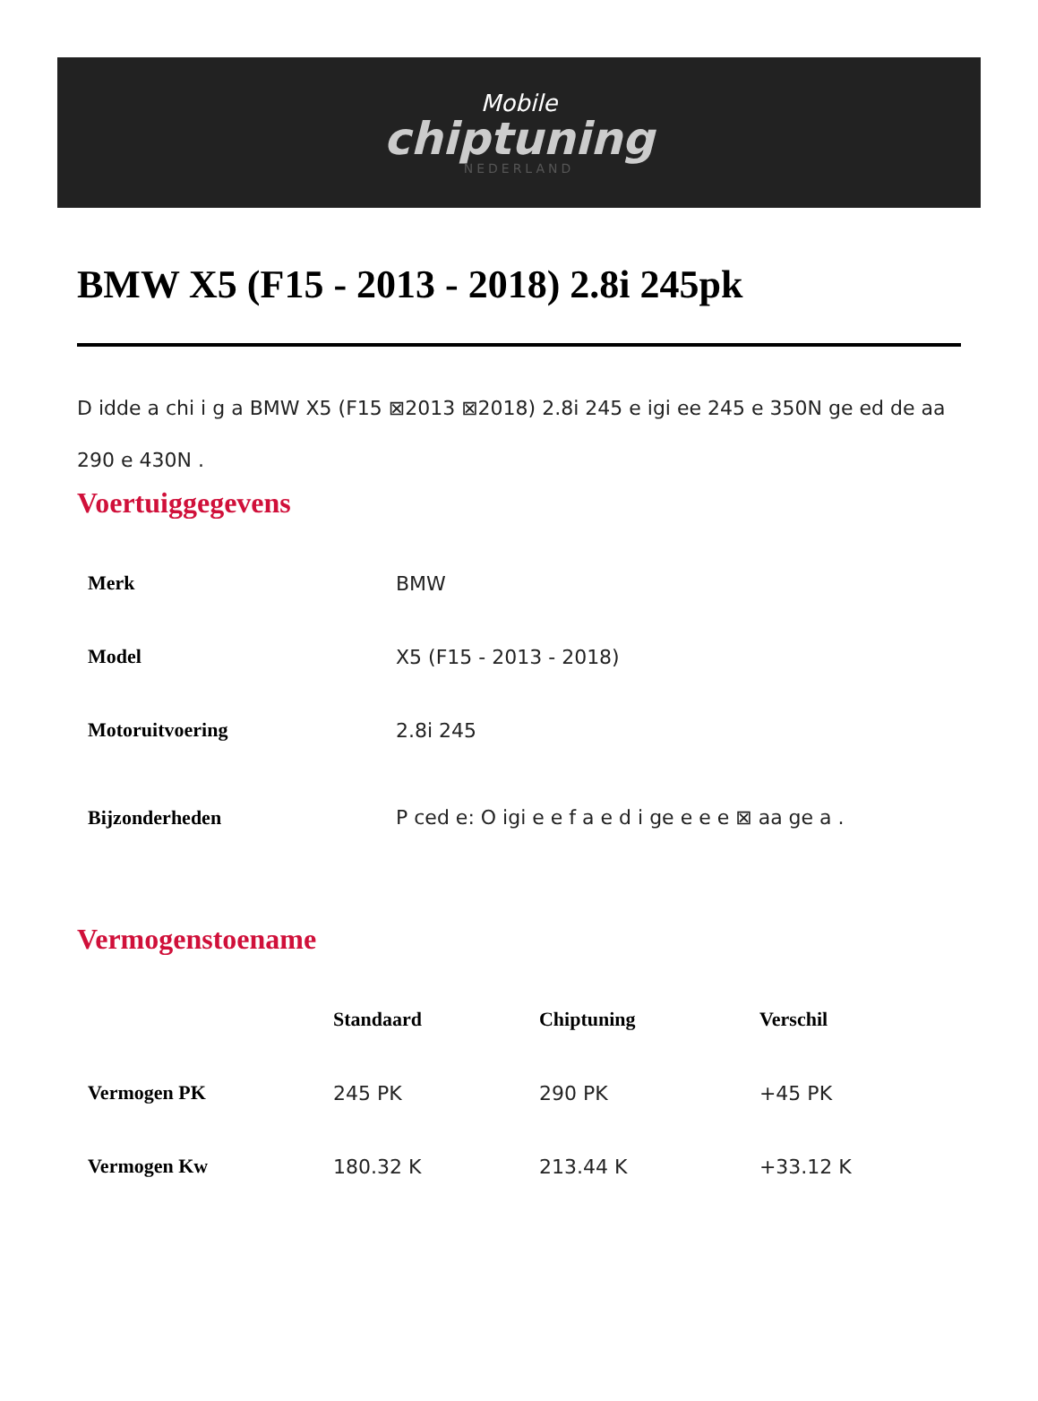Mobile
chiptuning
NEDERLAND
BMW X5 (F15 - 2013 - 2018) 2.8i 245pk
D idde a chi i g a BMW X5 (F15 ⊠2013 ⊠2018) 2.8i 245 e igi ee 245 e 350N ge ed de aa 290 e 430N .
Voertuiggegevens
| Merk | BMW |
| Model | X5 (F15 - 2013 - 2018) |
| Motoruitvoering | 2.8i 245 |
| Bijzonderheden | P ced e: O igi e e f a e d i ge e e e ⊠ aa ge a . |
Vermogenstoename
| | Standaard | Chiptuning | Verschil |
| --- | --- | --- | --- |
| Vermogen PK | 245 PK | 290 PK | +45 PK |
| Vermogen Kw | 180.32 K | 213.44 K | +33.12 K |